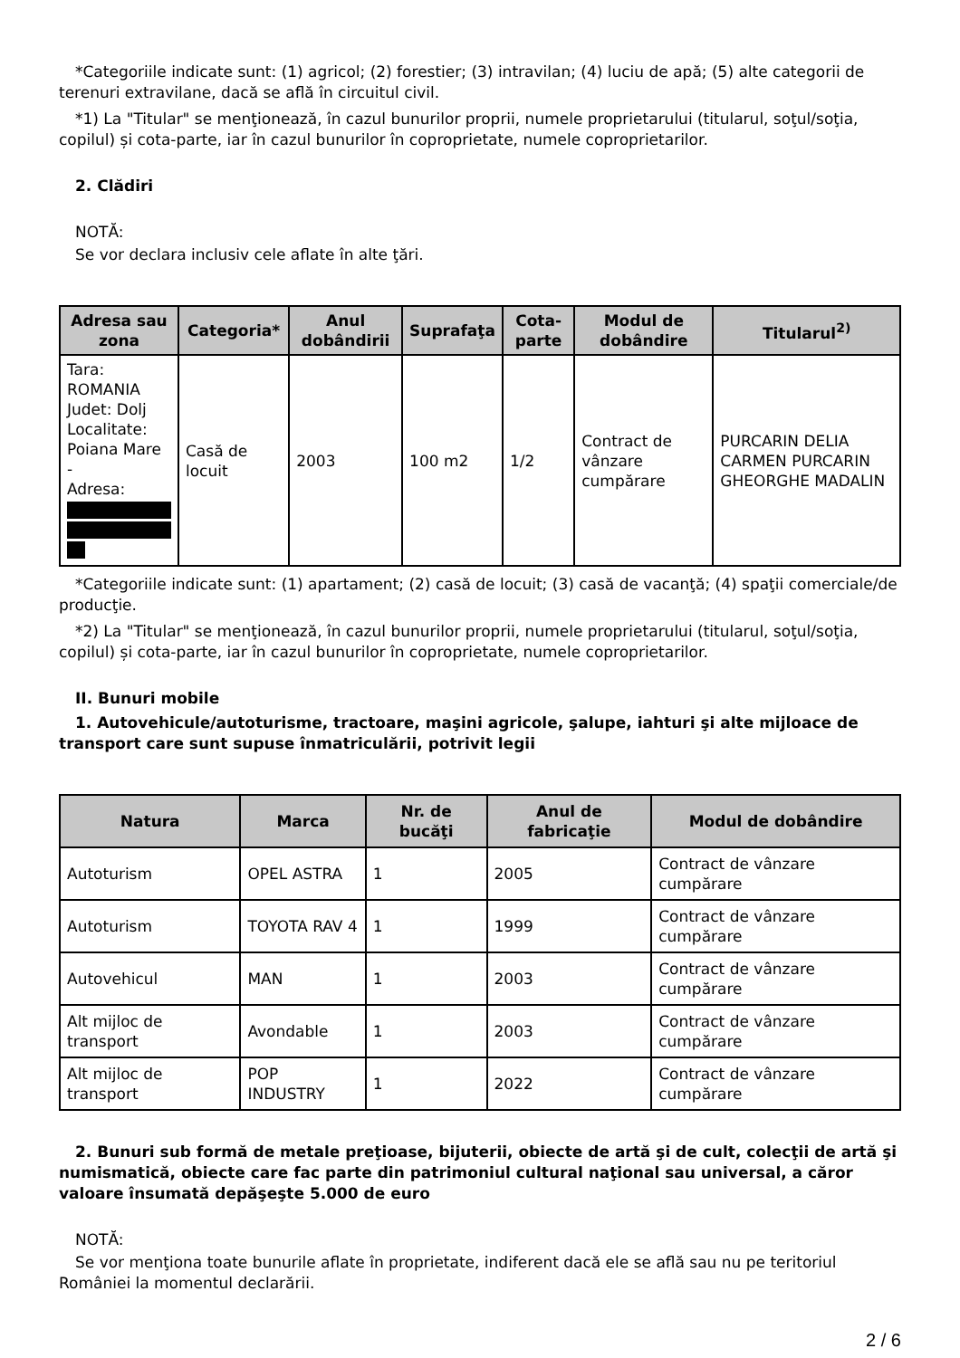*Categoriile indicate sunt: (1) agricol; (2) forestier; (3) intravilan; (4) luciu de apă; (5) alte categorii de terenuri extravilane, dacă se află în circuitul civil.
*1) La "Titular" se menţionează, în cazul bunurilor proprii, numele proprietarului (titularul, soţul/soţia, copilul) și cota-parte, iar în cazul bunurilor în coproprietate, numele coproprietarilor.
2. Clădiri
NOTĂ:
Se vor declara inclusiv cele aflate în alte ţări.
| Adresa sau zona | Categoria* | Anul dobândirii | Suprafaţa | Cota-parte | Modul de dobândire | Titularul<sup>2)</sup> |
| --- | --- | --- | --- | --- | --- | --- |
| Tara: ROMANIA Judet: Dolj Localitate: Poiana Mare - Adresa: | Casă de locuit | 2003 | 100 m2 | 1/2 | Contract de vânzare cumpărare | PURCARIN DELIA CARMEN PURCARIN GHEORGHE MADALIN |
*Categoriile indicate sunt: (1) apartament; (2) casă de locuit; (3) casă de vacanţă; (4) spaţii comerciale/de producţie.
*2) La "Titular" se menţionează, în cazul bunurilor proprii, numele proprietarului (titularul, soţul/soţia, copilul) și cota-parte, iar în cazul bunurilor în coproprietate, numele coproprietarilor.
II. Bunuri mobile
1. Autovehicule/autoturisme, tractoare, maşini agricole, şalupe, iahturi şi alte mijloace de transport care sunt supuse înmatriculării, potrivit legii
| Natura | Marca | Nr. de bucăţi | Anul de fabricaţie | Modul de dobândire |
| --- | --- | --- | --- | --- |
| Autoturism | OPEL ASTRA | 1 | 2005 | Contract de vânzare cumpărare |
| Autoturism | TOYOTA RAV 4 | 1 | 1999 | Contract de vânzare cumpărare |
| Autovehicul | MAN | 1 | 2003 | Contract de vânzare cumpărare |
| Alt mijloc de transport | Avondable | 1 | 2003 | Contract de vânzare cumpărare |
| Alt mijloc de transport | POP INDUSTRY | 1 | 2022 | Contract de vânzare cumpărare |
2. Bunuri sub formă de metale preţioase, bijuterii, obiecte de artă şi de cult, colecţii de artă şi numismatică, obiecte care fac parte din patrimoniul cultural naţional sau universal, a căror valoare însumată depăşeşte 5.000 de euro
NOTĂ:
Se vor menţiona toate bunurile aflate în proprietate, indiferent dacă ele se află sau nu pe teritoriul României la momentul declarării.
2 / 6